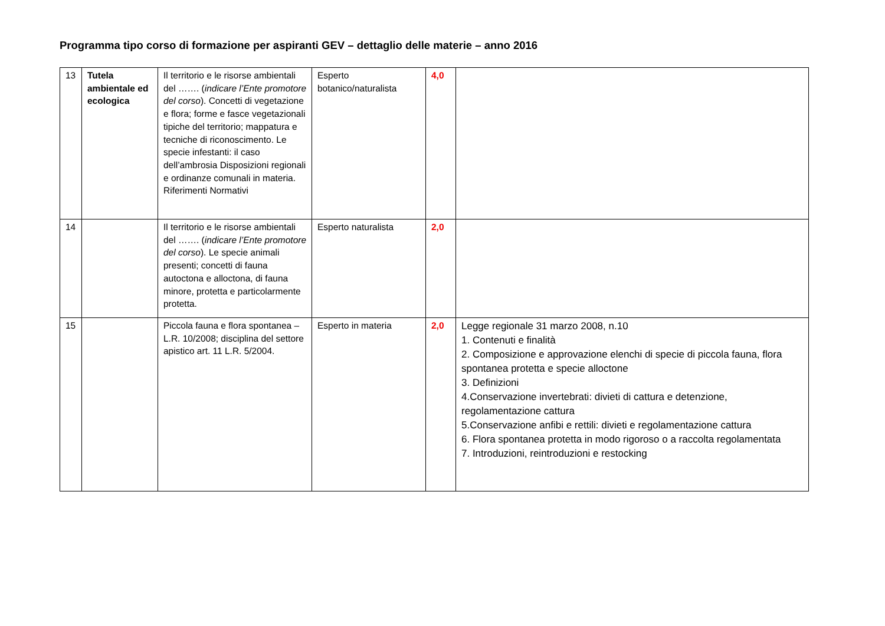Programma tipo corso di formazione per aspiranti GEV – dettaglio delle materie – anno 2016
| 13 | Tutela ambientale ed ecologica | Il territorio e le risorse ambientali del ……. ( indicare l’Ente promotore del corso ). Concetti di vegetazione e flora; forme e fasce vegetazionali tipiche del territorio; mappatura e tecniche di riconoscimento. Le specie infestanti: il caso dell’ambrosia Disposizioni regionali e ordinanze comunali in materia. Riferimenti Normativi | Esperto botanico/naturalista | 4,0 | |
| 14 | | Il territorio e le risorse ambientali del ……. ( indicare l’Ente promotore del corso ). Le specie animali presenti; concetti di fauna autoctona e alloctona, di fauna minore, protetta e particolarmente protetta. | Esperto naturalista | 2,0 | |
| 15 | | Piccola fauna e flora spontanea – L.R. 10/2008; disciplina del settore apistico art. 11 L.R. 5/2004. | Esperto in materia | 2,0 | Legge regionale 31 marzo 2008, n.10 1. Contenuti e finalità 2. Composizione e approvazione elenchi di specie di piccola fauna, flora spontanea protetta e specie alloctone 3. Definizioni 4.Conservazione invertebrati: divieti di cattura e detenzione, regolamentazione cattura 5.Conservazione anfibi e rettili: divieti e regolamentazione cattura 6. Flora spontanea protetta in modo rigoroso o a raccolta regolamentata 7. Introduzioni, reintroduzioni e restocking |